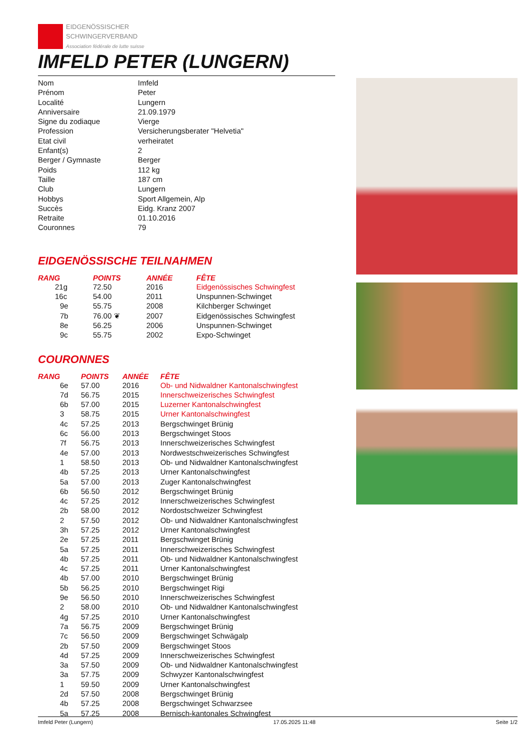EIDGENÖSSISCHER
SCHWINGERVERBAND
Association fédérale de lutte suisse
IMFELD PETER (LUNGERN)
| Nom | Imfeld |
| Prénom | Peter |
| Localité | Lungern |
| Anniversaire | 21.09.1979 |
| Signe du zodiaque | Vierge |
| Profession | Versicherungsberater "Helvetia" |
| Etat civil | verheiratet |
| Enfant(s) | 2 |
| Berger / Gymnaste | Berger |
| Poids | 112 kg |
| Taille | 187 cm |
| Club | Lungern |
| Hobbys | Sport Allgemein, Alp |
| Succès | Eidg. Kranz 2007 |
| Retraite | 01.10.2016 |
| Couronnes | 79 |
EIDGENÖSSISCHE TEILNAHMEN
| RANG | POINTS | ANNÉE | FÊTE |
| --- | --- | --- | --- |
| 21g | 72.50 | 2016 | Eidgenössisches Schwingfest |
| 16c | 54.00 | 2011 | Unspunnen-Schwinget |
| 9e | 55.75 | 2008 | Kilchberger Schwinget |
| 7b | 76.00 ❦ | 2007 | Eidgenössisches Schwingfest |
| 8e | 56.25 | 2006 | Unspunnen-Schwinget |
| 9c | 55.75 | 2002 | Expo-Schwinget |
COURONNES
| RANG | POINTS | ANNÉE | FÊTE |
| --- | --- | --- | --- |
| 6e | 57.00 | 2016 | Ob- und Nidwaldner Kantonalschwingfest |
| 7d | 56.75 | 2015 | Innerschweizerisches Schwingfest |
| 6b | 57.00 | 2015 | Luzerner Kantonalschwingfest |
| 3 | 58.75 | 2015 | Urner Kantonalschwingfest |
| 4c | 57.25 | 2013 | Bergschwinget Brünig |
| 6c | 56.00 | 2013 | Bergschwinget Stoos |
| 7f | 56.75 | 2013 | Innerschweizerisches Schwingfest |
| 4e | 57.00 | 2013 | Nordwestschweizerisches Schwingfest |
| 1 | 58.50 | 2013 | Ob- und Nidwaldner Kantonalschwingfest |
| 4b | 57.25 | 2013 | Urner Kantonalschwingfest |
| 5a | 57.00 | 2013 | Zuger Kantonalschwingfest |
| 6b | 56.50 | 2012 | Bergschwinget Brünig |
| 4c | 57.25 | 2012 | Innerschweizerisches Schwingfest |
| 2b | 58.00 | 2012 | Nordostschweizer Schwingfest |
| 2 | 57.50 | 2012 | Ob- und Nidwaldner Kantonalschwingfest |
| 3h | 57.25 | 2012 | Urner Kantonalschwingfest |
| 2e | 57.25 | 2011 | Bergschwinget Brünig |
| 5a | 57.25 | 2011 | Innerschweizerisches Schwingfest |
| 4b | 57.25 | 2011 | Ob- und Nidwaldner Kantonalschwingfest |
| 4c | 57.25 | 2011 | Urner Kantonalschwingfest |
| 4b | 57.00 | 2010 | Bergschwinget Brünig |
| 5b | 56.25 | 2010 | Bergschwinget Rigi |
| 9e | 56.50 | 2010 | Innerschweizerisches Schwingfest |
| 2 | 58.00 | 2010 | Ob- und Nidwaldner Kantonalschwingfest |
| 4g | 57.25 | 2010 | Urner Kantonalschwingfest |
| 7a | 56.75 | 2009 | Bergschwinget Brünig |
| 7c | 56.50 | 2009 | Bergschwinget Schwägalp |
| 2b | 57.50 | 2009 | Bergschwinget Stoos |
| 4d | 57.25 | 2009 | Innerschweizerisches Schwingfest |
| 3a | 57.50 | 2009 | Ob- und Nidwaldner Kantonalschwingfest |
| 3a | 57.75 | 2009 | Schwyzer Kantonalschwingfest |
| 1 | 59.50 | 2009 | Urner Kantonalschwingfest |
| 2d | 57.50 | 2008 | Bergschwinget Brünig |
| 4b | 57.25 | 2008 | Bergschwinget Schwarzsee |
| 5a | 57.25 | 2008 | Bernisch-kantonales Schwingfest |
Imfeld Peter (Lungern) 17.05.2025 11:48 Seite 1/2